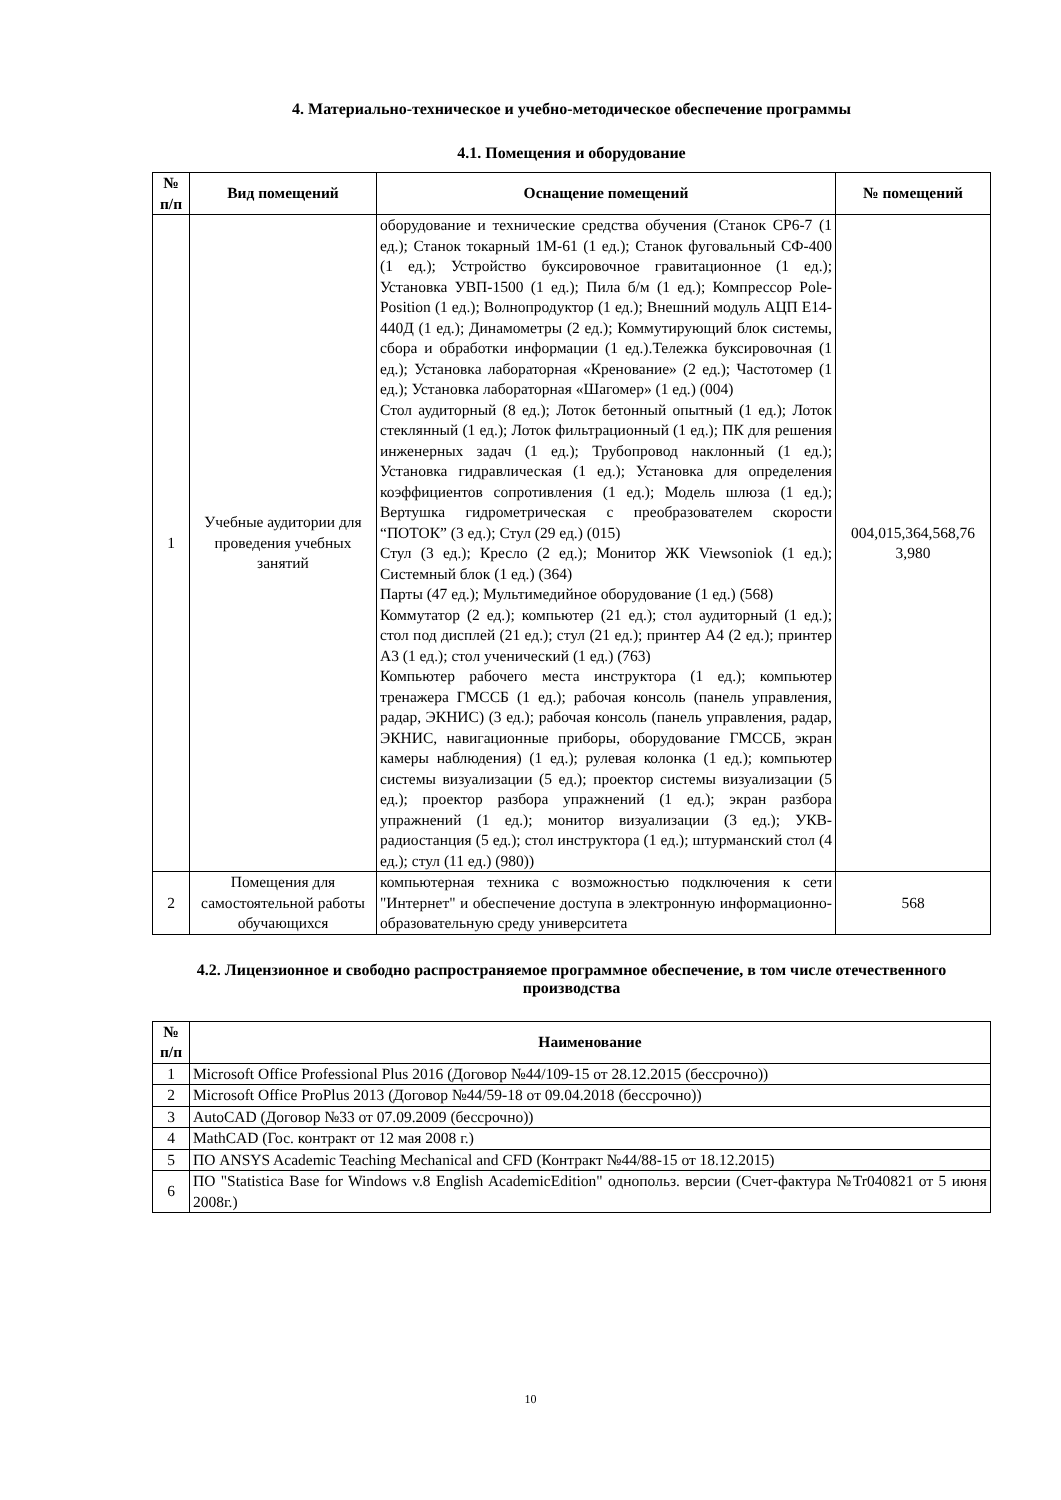4. Материально-техническое и учебно-методическое обеспечение программы
4.1. Помещения и оборудование
| № п/п | Вид помещений | Оснащение помещений | № помещений |
| --- | --- | --- | --- |
| 1 | Учебные аудитории для проведения учебных занятий | оборудование и технические средства обучения (Станок СР6-7 (1 ед.); Станок токарный 1М-61 (1 ед.); Станок фуговальный СФ-400 (1 ед.); Устройство буксировочное гравитационное (1 ед.); Установка УВП-1500 (1 ед.); Пила б/м (1 ед.); Компрессор Pole-Position (1 ед.); Волнопродуктор (1 ед.); Внешний модуль АЦП Е14-440Д (1 ед.); Динамометры (2 ед.); Коммутирующий блок системы, сбора и обработки информации (1 ед.).Тележка буксировочная (1 ед.); Установка лабораторная «Кренование» (2 ед.); Частотомер (1 ед.); Установка лабораторная «Шагомер» (1 ед.) (004) Стол аудиторный (8 ед.); Лоток бетонный опытный (1 ед.); Лоток стеклянный (1 ед.); Лоток фильтрационный (1 ед.); ПК для решения инженерных задач (1 ед.); Трубопровод наклонный (1 ед.); Установка гидравлическая (1 ед.); Установка для определения коэффициентов сопротивления (1 ед.); Модель шлюза (1 ед.); Вертушка гидрометрическая с преобразователем скорости “ПОТОК” (3 ед.); Стул (29 ед.) (015) Стул (3 ед.); Кресло (2 ед.); Монитор ЖК Viewsoniok (1 ед.); Системный блок (1 ед.) (364) Парты (47 ед.); Мультимедийное оборудование (1 ед.) (568) Коммутатор (2 ед.); компьютер (21 ед.); стол аудиторный (1 ед.); стол под дисплей (21 ед.); стул (21 ед.); принтер А4 (2 ед.); принтер А3 (1 ед.); стол ученический (1 ед.) (763) Компьютер рабочего места инструктора (1 ед.); компьютер тренажера ГМССБ (1 ед.); рабочая консоль (панель управления, радар, ЭКНИС) (3 ед.); рабочая консоль (панель управления, радар, ЭКНИС, навигационные приборы, оборудование ГМССБ, экран камеры наблюдения) (1 ед.); рулевая колонка (1 ед.); компьютер системы визуализации (5 ед.); проектор системы визуализации (5 ед.); проектор разбора упражнений (1 ед.); экран разбора упражнений (1 ед.); монитор визуализации (3 ед.); УКВ-радиостанция (5 ед.); стол инструктора (1 ед.); штурманский стол (4 ед.); стул (11 ед.) (980)) | 004,015,364,568,76 3,980 |
| 2 | Помещения для самостоятельной работы обучающихся | компьютерная техника с возможностью подключения к сети "Интернет" и обеспечение доступа в электронную информационно-образовательную среду университета | 568 |
4.2. Лицензионное и свободно распространяемое программное обеспечение, в том числе отечественного производства
| № п/п | Наименование |
| --- | --- |
| 1 | Microsoft Office Professional Plus 2016 (Договор №44/109-15 от 28.12.2015 (бессрочно)) |
| 2 | Microsoft Office ProPlus 2013 (Договор №44/59-18 от 09.04.2018 (бессрочно)) |
| 3 | AutoCAD (Договор №33 от 07.09.2009 (бессрочно)) |
| 4 | MathCAD (Гос. контракт от 12 мая 2008 г.) |
| 5 | ПО ANSYS Academic Teaching Mechanical and CFD (Контракт №44/88-15 от 18.12.2015) |
| 6 | ПО "Statistica Base for Windows v.8 English AcademicEdition" однопольз. версии (Счет-фактура №Tr040821 от 5 июня 2008г.) |
10